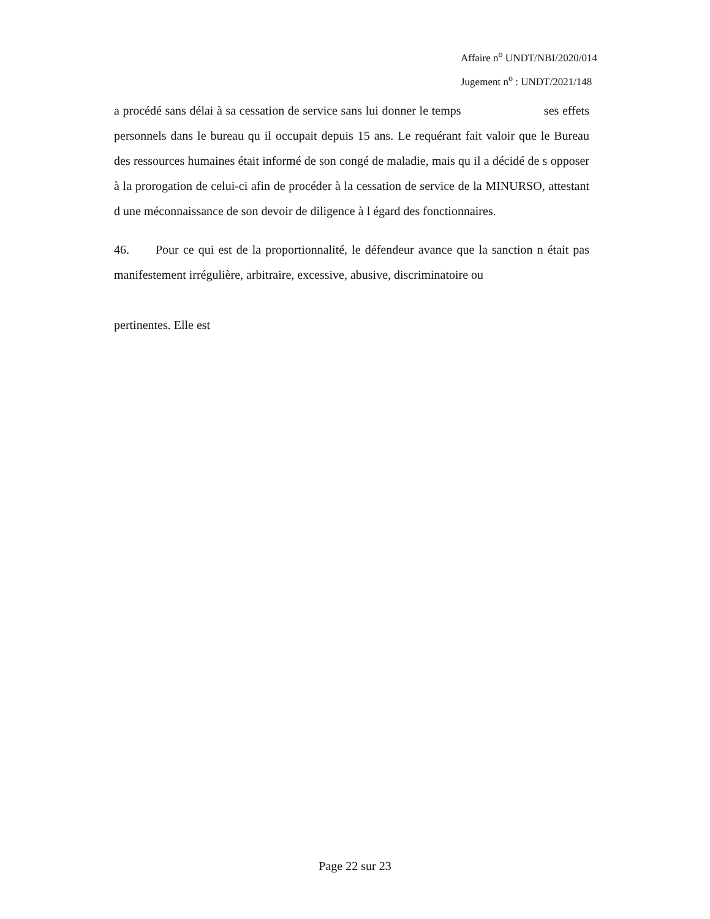Affaire n<sup>o</sup> UNDT/NBI/2020/014
Jugement n<sup>o</sup> : UNDT/2021/148
a procédé sans délai à sa cessation de service sans lui donner le temps ses effets personnels dans le bureau qu il occupait depuis 15 ans. Le requérant fait valoir que le Bureau des ressources humaines était informé de son congé de maladie, mais qu il a décidé de s opposer à la prorogation de celui-ci afin de procéder à la cessation de service de la MINURSO, attestant d une méconnaissance de son devoir de diligence à l égard des fonctionnaires.
46. Pour ce qui est de la proportionnalité, le défendeur avance que la sanction n était pas manifestement irrégulière, arbitraire, excessive, abusive, discriminatoire ou
pertinentes. Elle est
Page 22 sur 23